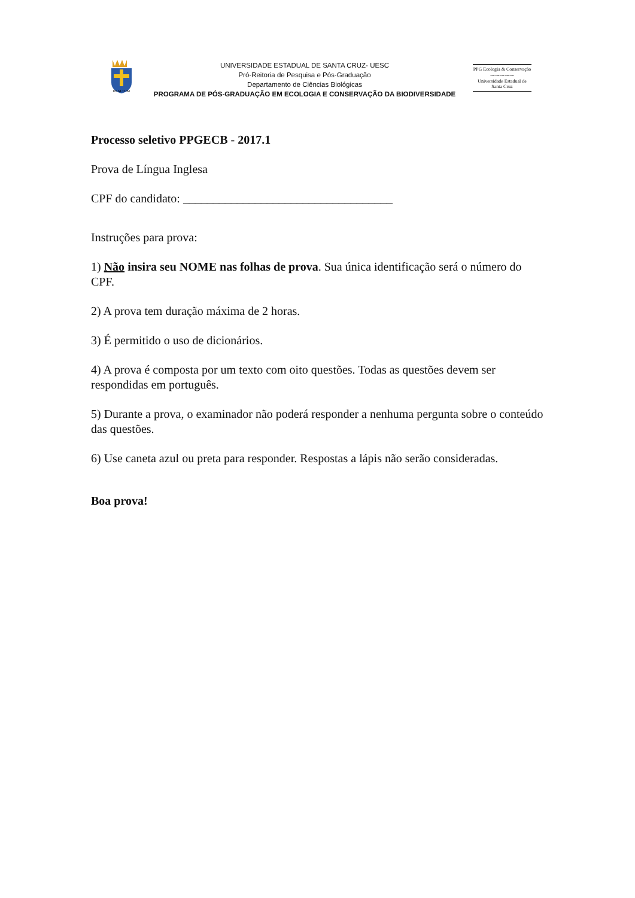IN ALTUM
UNIVERSIDADE ESTADUAL DE SANTA CRUZ- UESC
Pró-Reitoria de Pesquisa e Pós-Graduação
Departamento de Ciências Biológicas
PROGRAMA DE PÓS-GRADUAÇÃO EM ECOLOGIA E CONSERVAÇÃO DA BIODIVERSIDADE
PPG Ecologia & Conservação
～～～～～
Universidade Estadual de Santa Cruz
Processo seletivo PPGECB - 2017.1
Prova de Língua Inglesa
CPF do candidato: ___________________________________
Instruções para prova:
1) Não insira seu NOME nas folhas de prova. Sua única identificação será o número do CPF.
2) A prova tem duração máxima de 2 horas.
3) É permitido o uso de dicionários.
4) A prova é composta por um texto com oito questões. Todas as questões devem ser respondidas em português.
5) Durante a prova, o examinador não poderá responder a nenhuma pergunta sobre o conteúdo das questões.
6) Use caneta azul ou preta para responder. Respostas a lápis não serão consideradas.
Boa prova!